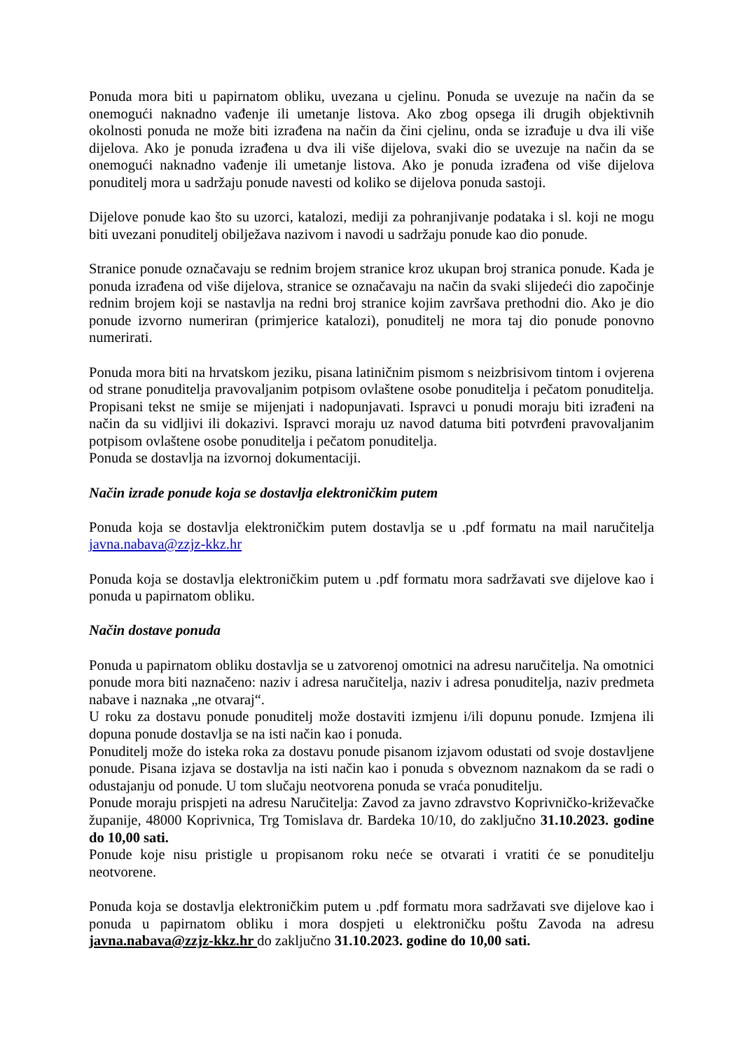Ponuda mora biti u papirnatom obliku, uvezana u cjelinu. Ponuda se uvezuje na način da se onemogući naknadno vađenje ili umetanje listova. Ako zbog opsega ili drugih objektivnih okolnosti ponuda ne može biti izrađena na način da čini cjelinu, onda se izrađuje u dva ili više dijelova. Ako je ponuda izrađena u dva ili više dijelova, svaki dio se uvezuje na način da se onemogući naknadno vađenje ili umetanje listova. Ako je ponuda izrađena od više dijelova ponuditelj mora u sadržaju ponude navesti od koliko se dijelova ponuda sastoji.
Dijelove ponude kao što su uzorci, katalozi, mediji za pohranjivanje podataka i sl. koji ne mogu biti uvezani ponuditelj obilježava nazivom i navodi u sadržaju ponude kao dio ponude.
Stranice ponude označavaju se rednim brojem stranice kroz ukupan broj stranica ponude. Kada je ponuda izrađena od više dijelova, stranice se označavaju na način da svaki slijedeći dio započinje rednim brojem koji se nastavlja na redni broj stranice kojim završava prethodni dio. Ako je dio ponude izvorno numeriran (primjerice katalozi), ponuditelj ne mora taj dio ponude ponovno numerirati.
Ponuda mora biti na hrvatskom jeziku, pisana latiničnim pismom s neizbrisivom tintom i ovjerena od strane ponuditelja pravovaljanim potpisom ovlaštene osobe ponuditelja i pečatom ponuditelja. Propisani tekst ne smije se mijenjati i nadopunjavati. Ispravci u ponudi moraju biti izrađeni na način da su vidljivi ili dokazivi. Ispravci moraju uz navod datuma biti potvrđeni pravovaljanim potpisom ovlaštene osobe ponuditelja i pečatom ponuditelja.
Ponuda se dostavlja na izvornoj dokumentaciji.
Način izrade ponude koja se dostavlja elektroničkim putem
Ponuda koja se dostavlja elektroničkim putem dostavlja se u .pdf formatu na mail naručitelja javna.nabava@zzjz-kkz.hr
Ponuda koja se dostavlja elektroničkim putem u .pdf formatu mora sadržavati sve dijelove kao i ponuda u papirnatom obliku.
Način dostave ponuda
Ponuda u papirnatom obliku dostavlja se u zatvorenoj omotnici na adresu naručitelja. Na omotnici ponude mora biti naznačeno: naziv i adresa naručitelja, naziv i adresa ponuditelja, naziv predmeta nabave i naznaka „ne otvaraj“.
U roku za dostavu ponude ponuditelj može dostaviti izmjenu i/ili dopunu ponude. Izmjena ili dopuna ponude dostavlja se na isti način kao i ponuda.
Ponuditelj može do isteka roka za dostavu ponude pisanom izjavom odustati od svoje dostavljene ponude. Pisana izjava se dostavlja na isti način kao i ponuda s obveznom naznakom da se radi o odustajanju od ponude. U tom slučaju neotvorena ponuda se vraća ponuditelju.
Ponude moraju prispjeti na adresu Naručitelja: Zavod za javno zdravstvo Koprivničko-križevačke županije, 48000 Koprivnica, Trg Tomislava dr. Bardeka 10/10, do zaključno 31.10.2023. godine do 10,00 sati.
Ponude koje nisu pristigle u propisanom roku neće se otvarati i vratiti će se ponuditelju neotvorene.
Ponuda koja se dostavlja elektroničkim putem u .pdf formatu mora sadržavati sve dijelove kao i ponuda u papirnatom obliku i mora dospjeti u elektroničku poštu Zavoda na adresu javna.nabava@zzjz-kkz.hr do zaključno 31.10.2023. godine do 10,00 sati.